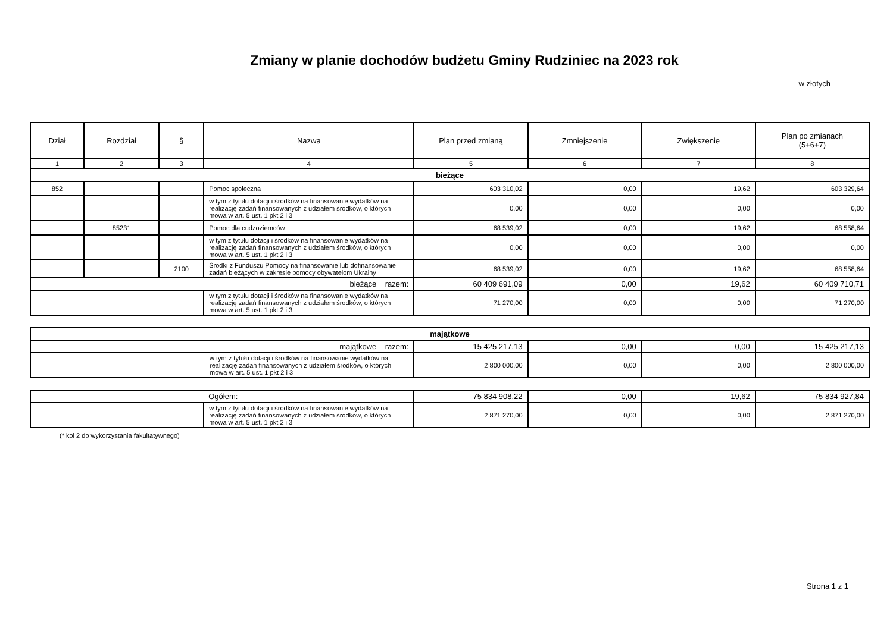Zmiany w planie dochodów budżetu Gminy Rudziniec na 2023 rok
w złotych
| Dział | Rozdział | § | Nazwa | Plan przed zmianą | Zmniejszenie | Zwiększenie | Plan po zmianach (5+6+7) |
| --- | --- | --- | --- | --- | --- | --- | --- |
| 1 | 2 | 3 | 4 | 5 | 6 | 7 | 8 |
| bieżące | | | | | | | |
| 852 | | | Pomoc społeczna | 603 310,02 | 0,00 | 19,62 | 603 329,64 |
| | | | w tym z tytułu dotacji i środków na finansowanie wydatków na realizację zadań finansowanych z udziałem środków, o których mowa w art. 5 ust. 1 pkt 2 i 3 | 0,00 | 0,00 | 0,00 | 0,00 |
| | 85231 | | Pomoc dla cudzoziemców | 68 539,02 | 0,00 | 19,62 | 68 558,64 |
| | | | w tym z tytułu dotacji i środków na finansowanie wydatków na realizację zadań finansowanych z udziałem środków, o których mowa w art. 5 ust. 1 pkt 2 i 3 | 0,00 | 0,00 | 0,00 | 0,00 |
| | | 2100 | Środki z Funduszu Pomocy na finansowanie lub dofinansowanie zadań bieżących w zakresie pomocy obywatelom Ukrainy | 68 539,02 | 0,00 | 19,62 | 68 558,64 |
| bieżące razem: | | | | 60 409 691,09 | 0,00 | 19,62 | 60 409 710,71 |
| | | | w tym z tytułu dotacji i środków na finansowanie wydatków na realizację zadań finansowanych z udziałem środków, o których mowa w art. 5 ust. 1 pkt 2 i 3 | 71 270,00 | 0,00 | 0,00 | 71 270,00 |
| majątkowe | | | | |
| majątkowe razem: | 15 425 217,13 | 0,00 | 0,00 | 15 425 217,13 |
| w tym z tytułu dotacji i środków na finansowanie wydatków na realizację zadań finansowanych z udziałem środków, o których mowa w art. 5 ust. 1 pkt 2 i 3 | 2 800 000,00 | 0,00 | 0,00 | 2 800 000,00 |
| | Ogółem: | 75 834 908,22 | 0,00 | 19,62 | 75 834 927,84 |
| | w tym z tytułu dotacji i środków na finansowanie wydatków na realizację zadań finansowanych z udziałem środków, o których mowa w art. 5 ust. 1 pkt 2 i 3 | 2 871 270,00 | 0,00 | 0,00 | 2 871 270,00 |
(* kol 2 do wykorzystania fakultatywnego)
Strona 1 z 1